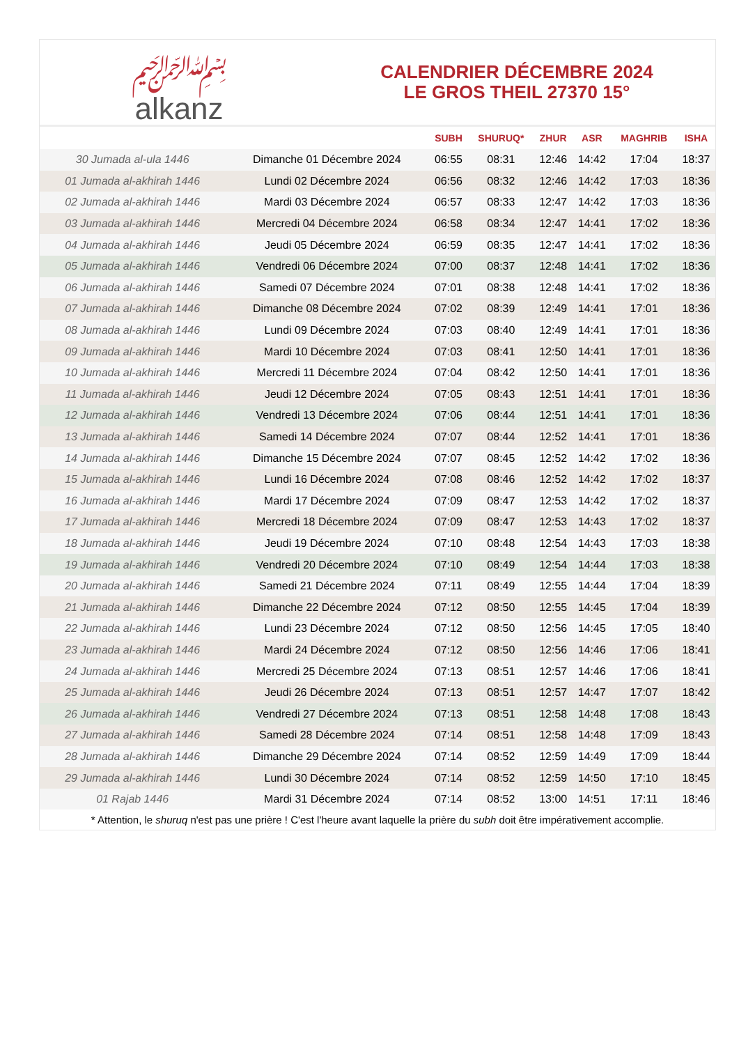﷽
alkanz
CALENDRIER DÉCEMBRE 2024
LE GROS THEIL 27370 15°
| | | SUBH | SHURUQ* | ZHUR | ASR | MAGHRIB | ISHA |
| --- | --- | --- | --- | --- | --- | --- | --- |
| 30 Jumada al-ula 1446 | Dimanche 01 Décembre 2024 | 06:55 | 08:31 | 12:46 | 14:42 | 17:04 | 18:37 |
| 01 Jumada al-akhirah 1446 | Lundi 02 Décembre 2024 | 06:56 | 08:32 | 12:46 | 14:42 | 17:03 | 18:36 |
| 02 Jumada al-akhirah 1446 | Mardi 03 Décembre 2024 | 06:57 | 08:33 | 12:47 | 14:42 | 17:03 | 18:36 |
| 03 Jumada al-akhirah 1446 | Mercredi 04 Décembre 2024 | 06:58 | 08:34 | 12:47 | 14:41 | 17:02 | 18:36 |
| 04 Jumada al-akhirah 1446 | Jeudi 05 Décembre 2024 | 06:59 | 08:35 | 12:47 | 14:41 | 17:02 | 18:36 |
| 05 Jumada al-akhirah 1446 | Vendredi 06 Décembre 2024 | 07:00 | 08:37 | 12:48 | 14:41 | 17:02 | 18:36 |
| 06 Jumada al-akhirah 1446 | Samedi 07 Décembre 2024 | 07:01 | 08:38 | 12:48 | 14:41 | 17:02 | 18:36 |
| 07 Jumada al-akhirah 1446 | Dimanche 08 Décembre 2024 | 07:02 | 08:39 | 12:49 | 14:41 | 17:01 | 18:36 |
| 08 Jumada al-akhirah 1446 | Lundi 09 Décembre 2024 | 07:03 | 08:40 | 12:49 | 14:41 | 17:01 | 18:36 |
| 09 Jumada al-akhirah 1446 | Mardi 10 Décembre 2024 | 07:03 | 08:41 | 12:50 | 14:41 | 17:01 | 18:36 |
| 10 Jumada al-akhirah 1446 | Mercredi 11 Décembre 2024 | 07:04 | 08:42 | 12:50 | 14:41 | 17:01 | 18:36 |
| 11 Jumada al-akhirah 1446 | Jeudi 12 Décembre 2024 | 07:05 | 08:43 | 12:51 | 14:41 | 17:01 | 18:36 |
| 12 Jumada al-akhirah 1446 | Vendredi 13 Décembre 2024 | 07:06 | 08:44 | 12:51 | 14:41 | 17:01 | 18:36 |
| 13 Jumada al-akhirah 1446 | Samedi 14 Décembre 2024 | 07:07 | 08:44 | 12:52 | 14:41 | 17:01 | 18:36 |
| 14 Jumada al-akhirah 1446 | Dimanche 15 Décembre 2024 | 07:07 | 08:45 | 12:52 | 14:42 | 17:02 | 18:36 |
| 15 Jumada al-akhirah 1446 | Lundi 16 Décembre 2024 | 07:08 | 08:46 | 12:52 | 14:42 | 17:02 | 18:37 |
| 16 Jumada al-akhirah 1446 | Mardi 17 Décembre 2024 | 07:09 | 08:47 | 12:53 | 14:42 | 17:02 | 18:37 |
| 17 Jumada al-akhirah 1446 | Mercredi 18 Décembre 2024 | 07:09 | 08:47 | 12:53 | 14:43 | 17:02 | 18:37 |
| 18 Jumada al-akhirah 1446 | Jeudi 19 Décembre 2024 | 07:10 | 08:48 | 12:54 | 14:43 | 17:03 | 18:38 |
| 19 Jumada al-akhirah 1446 | Vendredi 20 Décembre 2024 | 07:10 | 08:49 | 12:54 | 14:44 | 17:03 | 18:38 |
| 20 Jumada al-akhirah 1446 | Samedi 21 Décembre 2024 | 07:11 | 08:49 | 12:55 | 14:44 | 17:04 | 18:39 |
| 21 Jumada al-akhirah 1446 | Dimanche 22 Décembre 2024 | 07:12 | 08:50 | 12:55 | 14:45 | 17:04 | 18:39 |
| 22 Jumada al-akhirah 1446 | Lundi 23 Décembre 2024 | 07:12 | 08:50 | 12:56 | 14:45 | 17:05 | 18:40 |
| 23 Jumada al-akhirah 1446 | Mardi 24 Décembre 2024 | 07:12 | 08:50 | 12:56 | 14:46 | 17:06 | 18:41 |
| 24 Jumada al-akhirah 1446 | Mercredi 25 Décembre 2024 | 07:13 | 08:51 | 12:57 | 14:46 | 17:06 | 18:41 |
| 25 Jumada al-akhirah 1446 | Jeudi 26 Décembre 2024 | 07:13 | 08:51 | 12:57 | 14:47 | 17:07 | 18:42 |
| 26 Jumada al-akhirah 1446 | Vendredi 27 Décembre 2024 | 07:13 | 08:51 | 12:58 | 14:48 | 17:08 | 18:43 |
| 27 Jumada al-akhirah 1446 | Samedi 28 Décembre 2024 | 07:14 | 08:51 | 12:58 | 14:48 | 17:09 | 18:43 |
| 28 Jumada al-akhirah 1446 | Dimanche 29 Décembre 2024 | 07:14 | 08:52 | 12:59 | 14:49 | 17:09 | 18:44 |
| 29 Jumada al-akhirah 1446 | Lundi 30 Décembre 2024 | 07:14 | 08:52 | 12:59 | 14:50 | 17:10 | 18:45 |
| 01 Rajab 1446 | Mardi 31 Décembre 2024 | 07:14 | 08:52 | 13:00 | 14:51 | 17:11 | 18:46 |
* Attention, le shuruq n'est pas une prière ! C'est l'heure avant laquelle la prière du subh doit être impérativement accomplie.